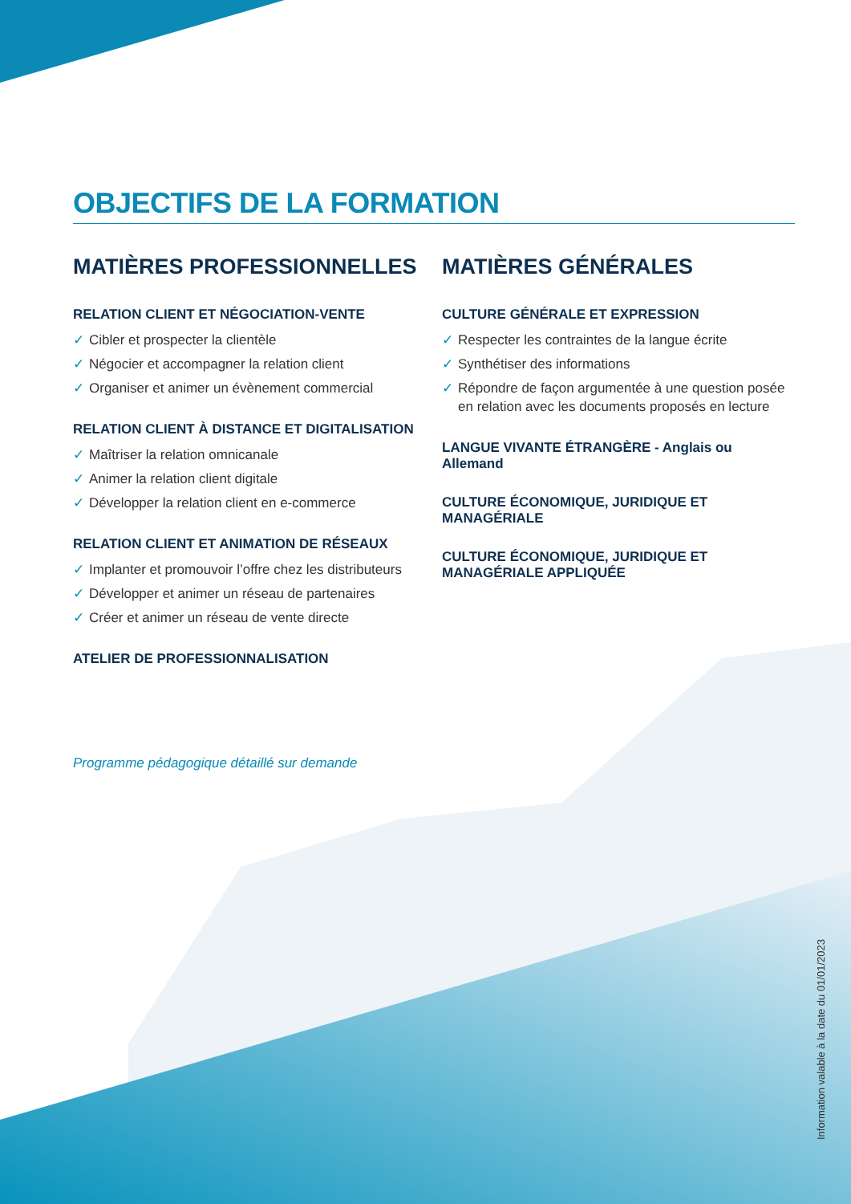OBJECTIFS DE LA FORMATION
MATIÈRES PROFESSIONNELLES
RELATION CLIENT ET NÉGOCIATION-VENTE
✓ Cibler et prospecter la clientèle
✓ Négocier et accompagner la relation client
✓ Organiser et animer un évènement commercial
RELATION CLIENT À DISTANCE ET DIGITALISATION
✓ Maîtriser la relation omnicanale
✓ Animer la relation client digitale
✓ Développer la relation client en e-commerce
RELATION CLIENT ET ANIMATION DE RÉSEAUX
✓ Implanter et promouvoir l’offre chez les distributeurs
✓ Développer et animer un réseau de partenaires
✓ Créer et animer un réseau de vente directe
ATELIER DE PROFESSIONNALISATION
MATIÈRES GÉNÉRALES
CULTURE GÉNÉRALE ET EXPRESSION
✓ Respecter les contraintes de la langue écrite
✓ Synthétiser des informations
✓ Répondre de façon argumentée à une question posée en relation avec les documents proposés en lecture
LANGUE VIVANTE ÉTRANGÈRE - Anglais ou Allemand
CULTURE ÉCONOMIQUE, JURIDIQUE ET MANAGÉRIALE
CULTURE ÉCONOMIQUE, JURIDIQUE ET MANAGÉRIALE APPLIQUÉE
Programme pédagogique détaillé sur demande
Information valable à la date du 01/01/2023